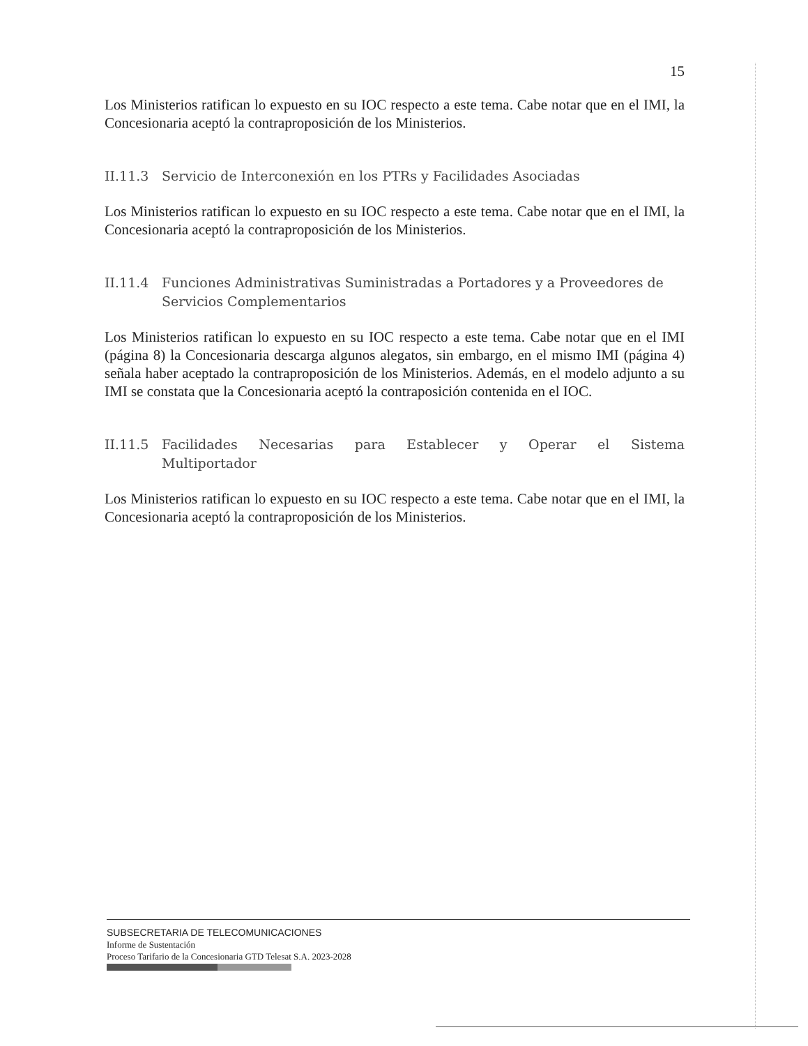15
Los Ministerios ratifican lo expuesto en su IOC respecto a este tema. Cabe notar que en el IMI, la Concesionaria aceptó la contraproposición de los Ministerios.
II.11.3 Servicio de Interconexión en los PTRs y Facilidades Asociadas
Los Ministerios ratifican lo expuesto en su IOC respecto a este tema. Cabe notar que en el IMI, la Concesionaria aceptó la contraproposición de los Ministerios.
II.11.4 Funciones Administrativas Suministradas a Portadores y a Proveedores de Servicios Complementarios
Los Ministerios ratifican lo expuesto en su IOC respecto a este tema. Cabe notar que en el IMI (página 8) la Concesionaria descarga algunos alegatos, sin embargo, en el mismo IMI (página 4) señala haber aceptado la contraproposición de los Ministerios. Además, en el modelo adjunto a su IMI se constata que la Concesionaria aceptó la contraposición contenida en el IOC.
II.11.5 Facilidades Necesarias para Establecer y Operar el Sistema Multiportador
Los Ministerios ratifican lo expuesto en su IOC respecto a este tema. Cabe notar que en el IMI, la Concesionaria aceptó la contraproposición de los Ministerios.
SUBSECRETARIA DE TELECOMUNICACIONES
Informe de Sustentación
Proceso Tarifario de la Concesionaria GTD Telesat S.A. 2023-2028